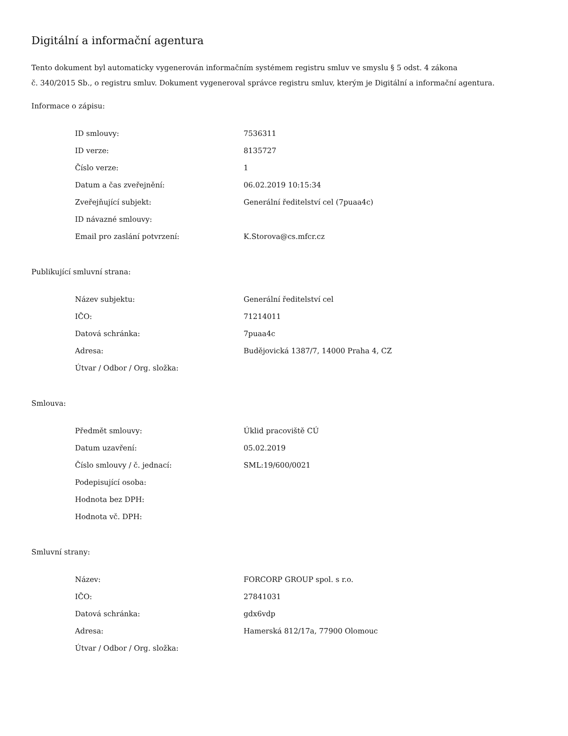Digitální a informační agentura
Tento dokument byl automaticky vygenerován informačním systémem registru smluv ve smyslu § 5 odst. 4 zákona
č. 340/2015 Sb., o registru smluv. Dokument vygeneroval správce registru smluv, kterým je Digitální a informační agentura.
Informace o zápisu:
| ID smlouvy: | 7536311 |
| ID verze: | 8135727 |
| Číslo verze: | 1 |
| Datum a čas zveřejnění: | 06.02.2019 10:15:34 |
| Zveřejňující subjekt: | Generální ředitelství cel (7puaa4c) |
| ID návazné smlouvy: | |
| Email pro zaslání potvrzení: | K.Storova@cs.mfcr.cz |
Publikující smluvní strana:
| Název subjektu: | Generální ředitelství cel |
| IČO: | 71214011 |
| Datová schránka: | 7puaa4c |
| Adresa: | Budějovická 1387/7, 14000 Praha 4, CZ |
| Útvar / Odbor / Org. složka: | |
Smlouva:
| Předmět smlouvy: | Úklid pracoviště CÚ |
| Datum uzavření: | 05.02.2019 |
| Číslo smlouvy / č. jednací: | SML:19/600/0021 |
| Podepisující osoba: | |
| Hodnota bez DPH: | |
| Hodnota vč. DPH: | |
Smluvní strany:
| Název: | FORCORP GROUP spol. s r.o. |
| IČO: | 27841031 |
| Datová schránka: | gdx6vdp |
| Adresa: | Hamerská 812/17a, 77900 Olomouc |
| Útvar / Odbor / Org. složka: | |